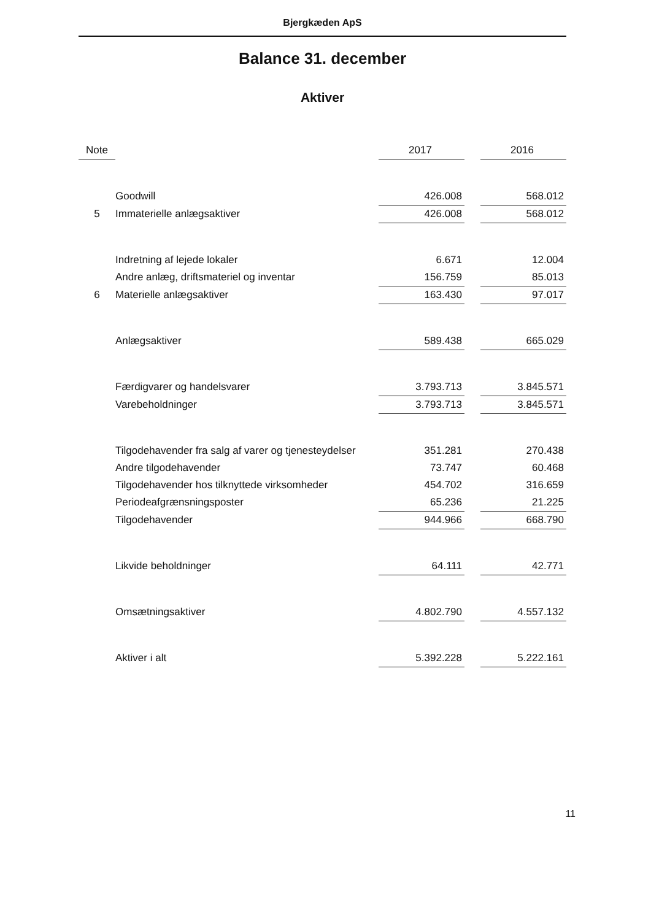Bjergkæden ApS
Balance 31. december
Aktiver
| Note | | 2017 | | 2016 |
| --- | --- | --- | --- | --- |
| | Goodwill | 426.008 | | 568.012 |
| 5 | Immaterielle anlægsaktiver | 426.008 | | 568.012 |
| | Indretning af lejede lokaler | 6.671 | | 12.004 |
| | Andre anlæg, driftsmateriel og inventar | 156.759 | | 85.013 |
| 6 | Materielle anlægsaktiver | 163.430 | | 97.017 |
| | Anlægsaktiver | 589.438 | | 665.029 |
| | Færdigvarer og handelsvarer | 3.793.713 | | 3.845.571 |
| | Varebeholdninger | 3.793.713 | | 3.845.571 |
| | Tilgodehavender fra salg af varer og tjenesteydelser | 351.281 | | 270.438 |
| | Andre tilgodehavender | 73.747 | | 60.468 |
| | Tilgodehavender hos tilknyttede virksomheder | 454.702 | | 316.659 |
| | Periodeafgrænsningsposter | 65.236 | | 21.225 |
| | Tilgodehavender | 944.966 | | 668.790 |
| | Likvide beholdninger | 64.111 | | 42.771 |
| | Omsætningsaktiver | 4.802.790 | | 4.557.132 |
| | Aktiver i alt | 5.392.228 | | 5.222.161 |
11